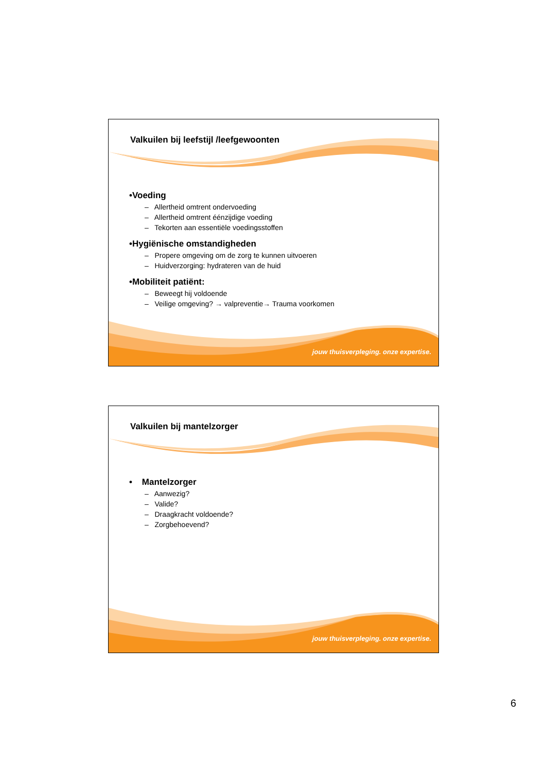Valkuilen bij leefstijl /leefgewoonten
•Voeding
– Allertheid omtrent ondervoeding
– Allertheid omtrent éénzijdige voeding
– Tekorten aan essentiële voedingsstoffen
•Hygiënische omstandigheden
– Propere omgeving om de zorg te kunnen uitvoeren
– Huidverzorging: hydrateren van de huid
•Mobiliteit patiënt:
– Beweegt hij voldoende
– Veilige omgeving? → valpreventie→ Trauma voorkomen
jouw thuisverpleging. onze expertise.
Valkuilen bij mantelzorger
• Mantelzorger
– Aanwezig?
– Valide?
– Draagkracht voldoende?
– Zorgbehoevend?
jouw thuisverpleging. onze expertise.
6